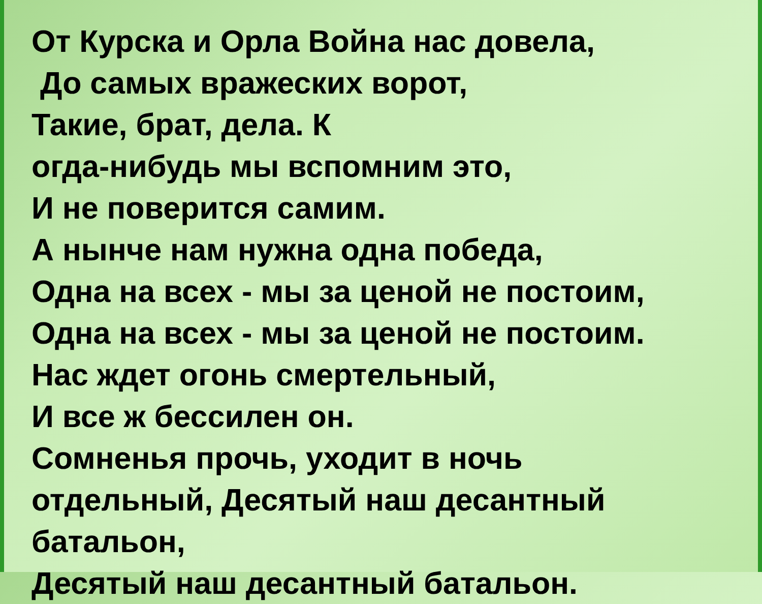От Курска и Орла Война нас довела,
До самых вражеских ворот,
Такие, брат, дела. К
огда-нибудь мы вспомним это,
И не поверится самим.
А нынче нам нужна одна победа,
Одна на всех - мы за ценой не постоим,
Одна на всех - мы за ценой не постоим.
Нас ждет огонь смертельный,
И все ж бессилен он.
Сомненья прочь, уходит в ночь
отдельный, Десятый наш десантный
батальон,
Десятый наш десантный батальон.